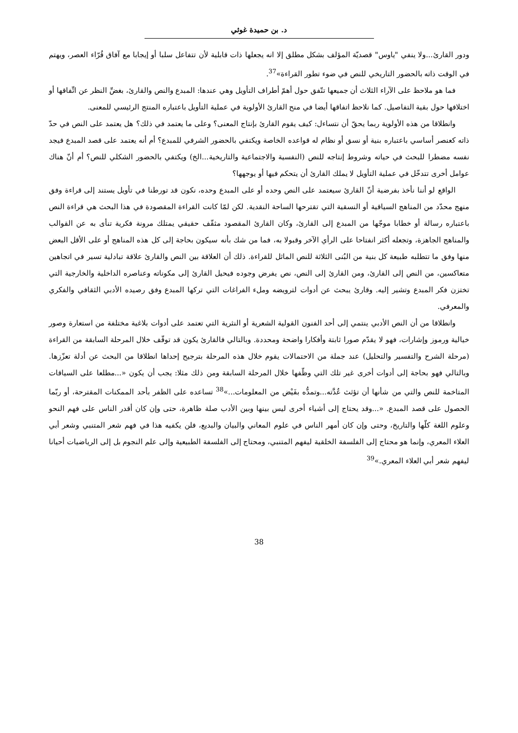د. بن حميدة غوثي
ودور القارئ...ولا ينفي "ياوس" قصديّة المؤلف بشكل مطلق إلا انه يجعلها ذات قابلية لأن تتفاعل سلبا أو إيجابا مع آفاق قُرّاء العصر، ويهتم في الوقت ذاته بالحضور التاريخي للنص في ضوء تطور القراءة»<sup>37</sup>.
فما هو ملاحظ على الآراء الثلاث أن جميعها تتّفق حول أهمّ أطراف التأويل وهي عندها: المبدع والنص والقارئ، بغضِّ النظر عن اتِّفاقها أو اختلافها حول بقية التفاصيل. كما نلاحظ اتفاقها أيضا في منح القارئ الأولوية في عملية التأويل باعتباره المنتج الرئيسي للمعنى.
وانطلاقا من هذه الأولوية ربما يحقّ أن نتساءل: كيف يقوم القارئ بإنتاج المعنى؟ وعلى ما يعتمد في ذلك؟ هل يعتمد على النص في حدّ ذاته كعنصر أساسي باعتباره بنية أو نسق أو نظام له قواعده الخاصة ويكتفي بالحضور الشرفي للمبدع؟ أم أنه يعتمد على قصد المبدع فيجد نفسه مضطرا للبحث في حياته وشروط إنتاجه للنص (النفسية والاجتماعية والتاريخية...الخ) ويكتفي بالحضور الشكلي للنص؟ أم أنّ هناك عوامل أخرى تتدخّل في عملية التأويل لا يملك القارئ أن يتحكم فيها أو يوجهها؟
الواقع لو أننا نأخذ بفرضية أنّ القارئ سيعتمد على النص وحده أو على المبدع وحده، نكون قد تورطنا في تأويل يستند إلى قراءة وفق منهج محدّد من المناهج السياقية أو النسقية التي تقترحها الساحة النقدية. لكن لمّا كانت القراءة المقصودة في هذا البحث هي قراءة النص باعتباره رسالة أو خطابا موجّها من المبدع إلى القارئ، وكان القارئ المقصود مثقّف حقيقي يمتلك مرونة فكرية تنأى به عن القوالب والمناهج الجاهزة، وتجعله أكثر انفتاحا على الرأي الآخر وقبولا به، فما من شك بأنه سيكون بحاجة إلى كل هذه المناهج أو على الأقل البعض منها وفق ما تتطلبه طبيعة كل بنية من البُنى الثلاثة للنص الماثل للقراءة. ذلك أن العلاقة بين النص والقارئ علاقة تبادلية تسير في اتجاهين متعاكسين، من النص إلى القارئ، ومن القارئ إلى النص، نص يفرض وجوده فيحيل القارئ إلى مكوناته وعناصره الداخلية والخارجية التي تختزن فكر المبدع وتشير إليه. وقارئ يبحث عن أدوات لترويضه وملء الفراغات التي تركها المبدع وفق رصيده الأدبي الثقافي والفكري والمعرفي.
وانطلاقا من أن النص الأدبي ينتمي إلى أحد الفنون القولية الشعرية أو النثرية التي تعتمد على أدوات بلاغية مختلفة من استعارة وصور خيالية ورموز وإشارات، فهو لا يقدّم صورا ثابتة وأفكارا واضحة ومحددة. وبالتالي فالقارئ يكون قد توقّف خلال المرحلة السابقة من القراءة (مرحلة الشرح والتفسير والتحليل) عند جملة من الاحتمالات يقوم خلال هذه المرحلة بترجيح إحداها انطلاقا من البحث عن أدلة تعزّزها. وبالتالي فهو بحاجة إلى أدوات أخرى غير تلك التي وظّفها خلال المرحلة السابقة ومن ذلك مثلا: يجب أن يكون «...مطلعا على السياقات المتاخمة للنص والتي من شأنها أن تؤثث عُدَّته...وتمدُّه بفَيْض من المعلومات...»<sup>38</sup> تساعده على الظفر بأحد الممكنات المقترحة، أو ربّما الحصول على قصد المبدع. «...وقد يحتاج إلى أشياء أخرى ليس بينها وبين الأدب صلة ظاهرة، حتى وإن كان أقدر الناس على فهم النحو وعلوم اللغة كلّها والتاريخ، وحتى وإن كان أمهر الناس في علوم المعاني والبيان والبديع، فلن يكفيه هذا في فهم شعر المتنبي وشعر أبي العلاء المعري، وإنما هو محتاج إلى الفلسفة الخلقية ليفهم المتنبي، ومحتاج إلى الفلسفة الطبيعية وإلى علم النجوم بل إلى الرياضيات أحيانا ليفهم شعر أبي العلاء المعري.»<sup>39</sup>
38